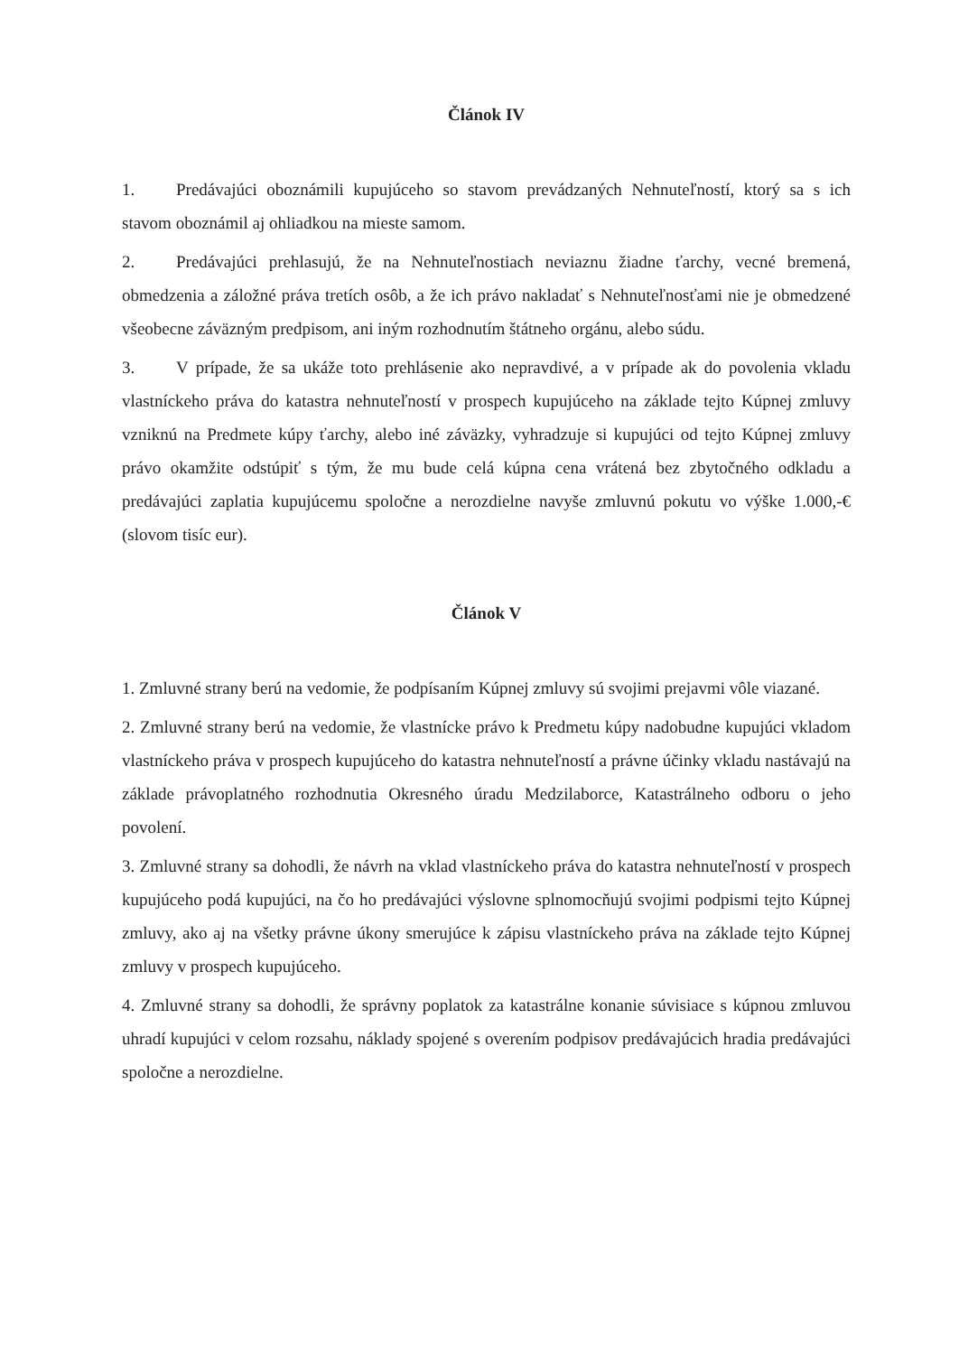Článok IV
1. Predávajúci oboznámili kupujúceho so stavom prevádzaných Nehnuteľností, ktorý sa s ich stavom oboznámil aj ohliadkou na mieste samom.
2. Predávajúci prehlasujú, že na Nehnuteľnostiach neviaznu žiadne ťarchy, vecné bremená, obmedzenia a záložné práva tretích osôb, a že ich právo nakladať s Nehnuteľnosťami nie je obmedzené všeobecne záväzným predpisom, ani iným rozhodnutím štátneho orgánu, alebo súdu.
3. V prípade, že sa ukáže toto prehlásenie ako nepravdivé, a v prípade ak do povolenia vkladu vlastníckeho práva do katastra nehnuteľností v prospech kupujúceho na základe tejto Kúpnej zmluvy vzniknú na Predmete kúpy ťarchy, alebo iné záväzky, vyhradzuje si kupujúci od tejto Kúpnej zmluvy právo okamžite odstúpiť s tým, že mu bude celá kúpna cena vrátená bez zbytočného odkladu a predávajúci zaplatia kupujúcemu spoločne a nerozdielne navyše zmluvnú pokutu vo výške 1.000,-€ (slovom tisíc eur).
Článok V
1. Zmluvné strany berú na vedomie, že podpísaním Kúpnej zmluvy sú svojimi prejavmi vôle viazané.
2. Zmluvné strany berú na vedomie, že vlastnícke právo k Predmetu kúpy nadobudne kupujúci vkladom vlastníckeho práva v prospech kupujúceho do katastra nehnuteľností a právne účinky vkladu nastávajú na základe právoplatného rozhodnutia Okresného úradu Medzilaborce, Katastrálneho odboru o jeho povolení.
3. Zmluvné strany sa dohodli, že návrh na vklad vlastníckeho práva do katastra nehnuteľností v prospech kupujúceho podá kupujúci, na čo ho predávajúci výslovne splnomocňujú svojimi podpismi tejto Kúpnej zmluvy, ako aj na všetky právne úkony smerujúce k zápisu vlastníckeho práva na základe tejto Kúpnej zmluvy v prospech kupujúceho.
4. Zmluvné strany sa dohodli, že správny poplatok za katastrálne konanie súvisiace s kúpnou zmluvou uhradí kupujúci v celom rozsahu, náklady spojené s overením podpisov predávajúcich hradia predávajúci spoločne a nerozdielne.